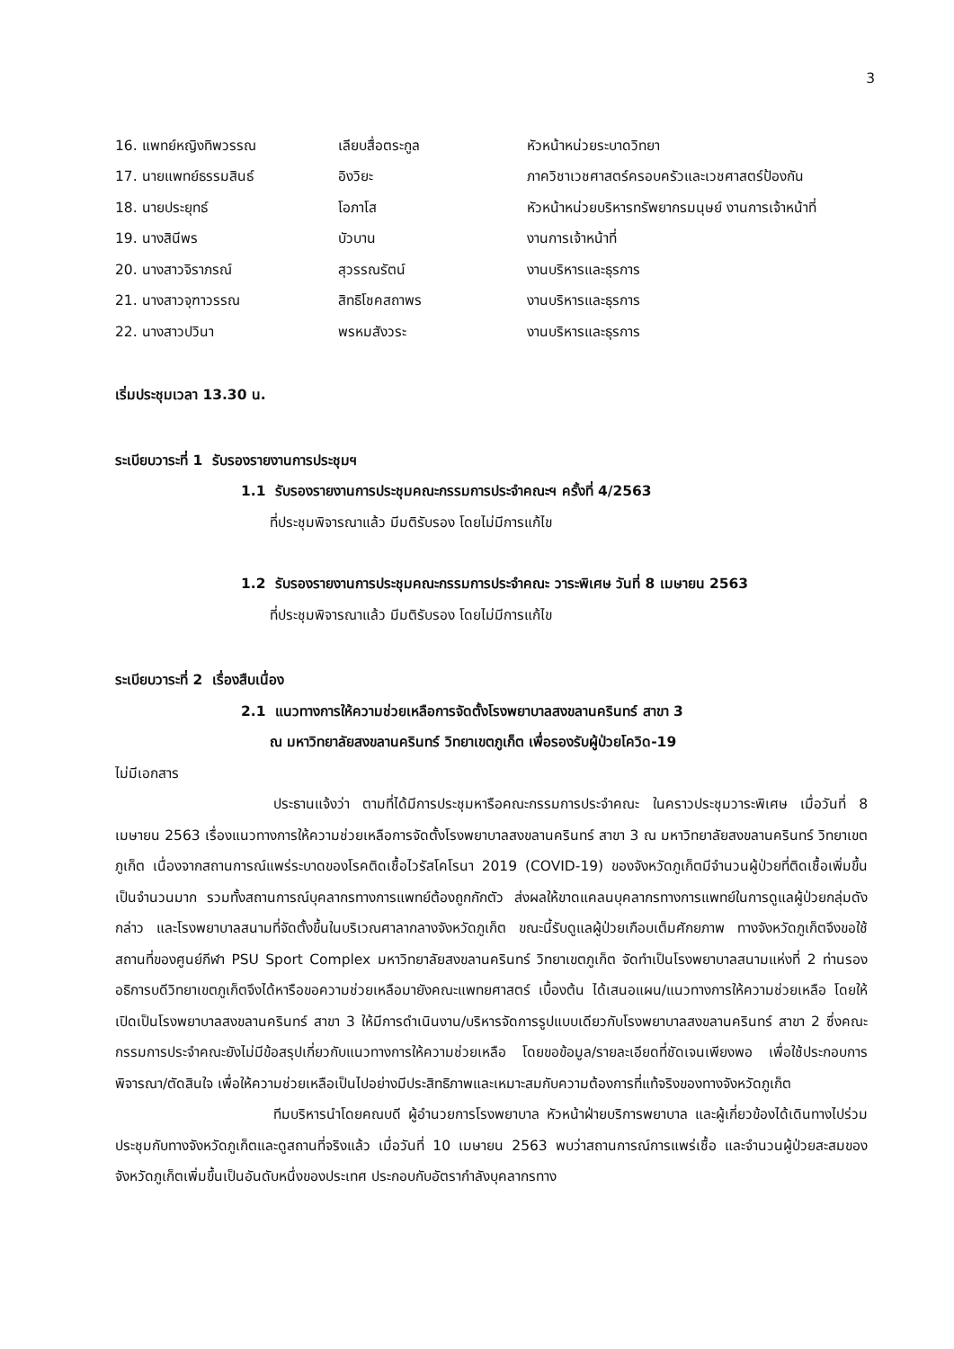3
| 16. แพทย์หญิงทิพวรรณ | เลียบสื่อตระกูล | หัวหน้าหน่วยระบาดวิทยา |
| 17. นายแพทย์ธรรมสินธ์ | อิงวิยะ | ภาควิชาเวชศาสตร์ครอบครัวและเวชศาสตร์ป้องกัน |
| 18. นายประยุทธ์ | โอภาโส | หัวหน้าหน่วยบริหารทรัพยากรมนุษย์ งานการเจ้าหน้าที่ |
| 19. นางสินีพร | บัวบาน | งานการเจ้าหน้าที่ |
| 20. นางสาวจิราภรณ์ | สุวรรณรัตน์ | งานบริหารและธุรการ |
| 21. นางสาวจุฑาวรรณ | สิทธิโชคสถาพร | งานบริหารและธุรการ |
| 22. นางสาวปวินา | พรหมสังวระ | งานบริหารและธุรการ |
เริ่มประชุมเวลา 13.30 น.
ระเบียบวาระที่ 1 รับรองรายงานการประชุมฯ
1.1 รับรองรายงานการประชุมคณะกรรมการประจำคณะฯ ครั้งที่ 4/2563
ที่ประชุมพิจารณาแล้ว มีมติรับรอง โดยไม่มีการแก้ไข
1.2 รับรองรายงานการประชุมคณะกรรมการประจำคณะ วาระพิเศษ วันที่ 8 เมษายน 2563
ที่ประชุมพิจารณาแล้ว มีมติรับรอง โดยไม่มีการแก้ไข
ระเบียบวาระที่ 2 เรื่องสืบเนื่อง
2.1 แนวทางการให้ความช่วยเหลือการจัดตั้งโรงพยาบาลสงขลานครินทร์ สาขา 3
ณ มหาวิทยาลัยสงขลานครินทร์ วิทยาเขตภูเก็ต เพื่อรองรับผู้ป่วยโควิด-19
ไม่มีเอกสาร
ประธานแจ้งว่า ตามที่ได้มีการประชุมหารือคณะกรรมการประจำคณะ ในคราวประชุมวาระพิเศษ เมื่อวันที่ 8 เมษายน 2563 เรื่องแนวทางการให้ความช่วยเหลือการจัดตั้งโรงพยาบาลสงขลานครินทร์ สาขา 3 ณ มหาวิทยาลัยสงขลานครินทร์ วิทยาเขตภูเก็ต เนื่องจากสถานการณ์แพร่ระบาดของโรคติดเชื้อไวรัสโคโรนา 2019 (COVID-19) ของจังหวัดภูเก็ตมีจำนวนผู้ป่วยที่ติดเชื้อเพิ่มขึ้นเป็นจำนวนมาก รวมทั้งสถานการณ์บุคลากรทางการแพทย์ต้องถูกกักตัว ส่งผลให้ขาดแคลนบุคลากรทางการแพทย์ในการดูแลผู้ป่วยกลุ่มดังกล่าว และโรงพยาบาลสนามที่จัดตั้งขึ้นในบริเวณศาลากลางจังหวัดภูเก็ต ขณะนี้รับดูแลผู้ป่วยเกือบเต็มศักยภาพ ทางจังหวัดภูเก็ตจึงขอใช้สถานที่ของศูนย์กีฬา PSU Sport Complex มหาวิทยาลัยสงขลานครินทร์ วิทยาเขตภูเก็ต จัดทำเป็นโรงพยาบาลสนามแห่งที่ 2 ท่านรองอธิการบดีวิทยาเขตภูเก็ตจึงได้หารือขอความช่วยเหลือมายังคณะแพทยศาสตร์ เบื้องต้น ได้เสนอแผน/แนวทางการให้ความช่วยเหลือ โดยให้เปิดเป็นโรงพยาบาลสงขลานครินทร์ สาขา 3 ให้มีการดำเนินงาน/บริหารจัดการรูปแบบเดียวกับโรงพยาบาลสงขลานครินทร์ สาขา 2 ซึ่งคณะกรรมการประจำคณะยังไม่มีข้อสรุปเกี่ยวกับแนวทางการให้ความช่วยเหลือ โดยขอข้อมูล/รายละเอียดที่ชัดเจนเพียงพอ เพื่อใช้ประกอบการพิจารณา/ตัดสินใจ เพื่อให้ความช่วยเหลือเป็นไปอย่างมีประสิทธิภาพและเหมาะสมกับความต้องการที่แท้จริงของทางจังหวัดภูเก็ต
ทีมบริหารนำโดยคณบดี ผู้อำนวยการโรงพยาบาล หัวหน้าฝ่ายบริการพยาบาล และผู้เกี่ยวข้องได้เดินทางไปร่วมประชุมกับทางจังหวัดภูเก็ตและดูสถานที่จริงแล้ว เมื่อวันที่ 10 เมษายน 2563 พบว่าสถานการณ์การแพร่เชื้อ และจำนวนผู้ป่วยสะสมของจังหวัดภูเก็ตเพิ่มขึ้นเป็นอันดับหนึ่งของประเทศ ประกอบกับอัตรากำลังบุคลากรทาง